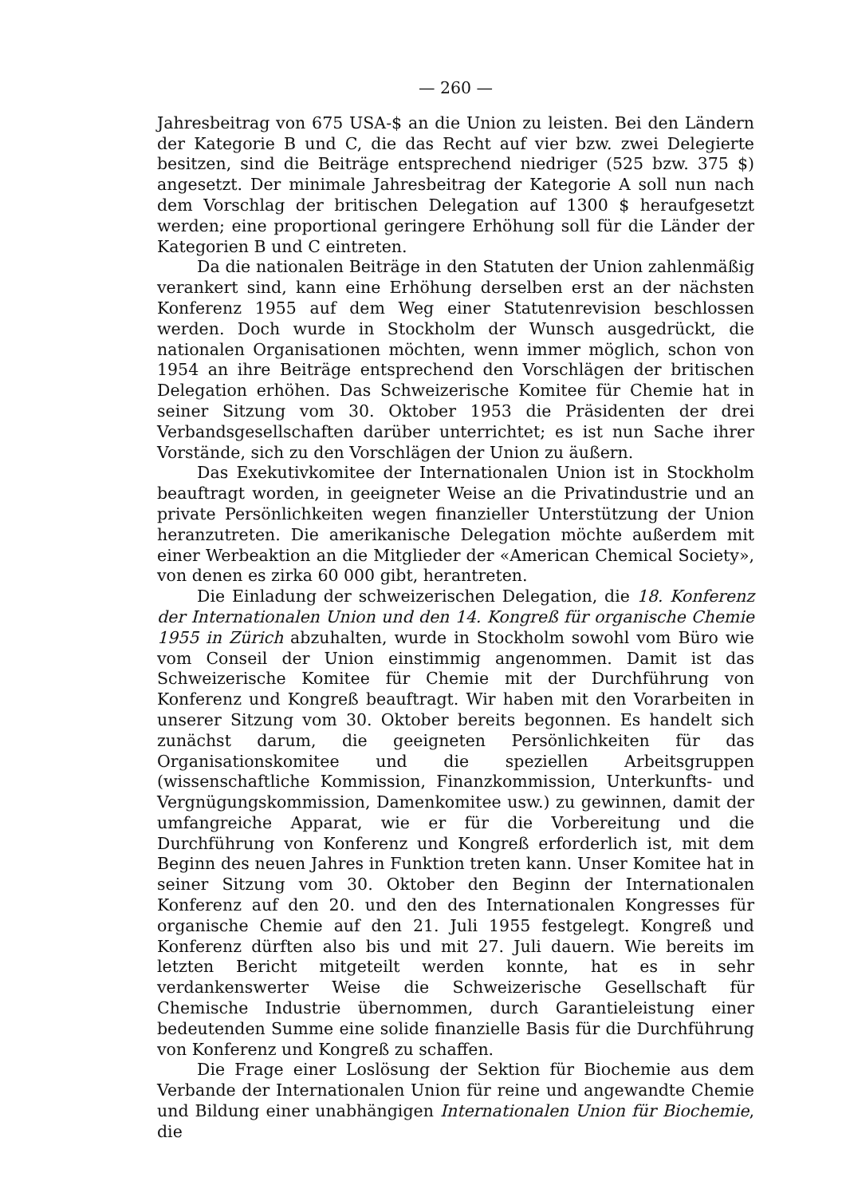— 260 —
Jahresbeitrag von 675 USA-$ an die Union zu leisten. Bei den Ländern der Kategorie B und C, die das Recht auf vier bzw. zwei Delegierte besitzen, sind die Beiträge entsprechend niedriger (525 bzw. 375 $) angesetzt. Der minimale Jahresbeitrag der Kategorie A soll nun nach dem Vorschlag der britischen Delegation auf 1300 $ heraufgesetzt werden; eine proportional geringere Erhöhung soll für die Länder der Kategorien B und C eintreten.
Da die nationalen Beiträge in den Statuten der Union zahlenmäßig verankert sind, kann eine Erhöhung derselben erst an der nächsten Konferenz 1955 auf dem Weg einer Statutenrevision beschlossen werden. Doch wurde in Stockholm der Wunsch ausgedrückt, die nationalen Organisationen möchten, wenn immer möglich, schon von 1954 an ihre Beiträge entsprechend den Vorschlägen der britischen Delegation erhöhen. Das Schweizerische Komitee für Chemie hat in seiner Sitzung vom 30. Oktober 1953 die Präsidenten der drei Verbandsgesellschaften darüber unterrichtet; es ist nun Sache ihrer Vorstände, sich zu den Vorschlägen der Union zu äußern.
Das Exekutivkomitee der Internationalen Union ist in Stockholm beauftragt worden, in geeigneter Weise an die Privatindustrie und an private Persönlichkeiten wegen finanzieller Unterstützung der Union heranzutreten. Die amerikanische Delegation möchte außerdem mit einer Werbeaktion an die Mitglieder der «American Chemical Society», von denen es zirka 60 000 gibt, herantreten.
Die Einladung der schweizerischen Delegation, die 18. Konferenz der Internationalen Union und den 14. Kongreß für organische Chemie 1955 in Zürich abzuhalten, wurde in Stockholm sowohl vom Büro wie vom Conseil der Union einstimmig angenommen. Damit ist das Schweizerische Komitee für Chemie mit der Durchführung von Konferenz und Kongreß beauftragt. Wir haben mit den Vorarbeiten in unserer Sitzung vom 30. Oktober bereits begonnen. Es handelt sich zunächst darum, die geeigneten Persönlichkeiten für das Organisationskomitee und die speziellen Arbeitsgruppen (wissenschaftliche Kommission, Finanzkommission, Unterkunfts- und Vergnügungskommission, Damenkomitee usw.) zu gewinnen, damit der umfangreiche Apparat, wie er für die Vorbereitung und die Durchführung von Konferenz und Kongreß erforderlich ist, mit dem Beginn des neuen Jahres in Funktion treten kann. Unser Komitee hat in seiner Sitzung vom 30. Oktober den Beginn der Internationalen Konferenz auf den 20. und den des Internationalen Kongresses für organische Chemie auf den 21. Juli 1955 festgelegt. Kongreß und Konferenz dürften also bis und mit 27. Juli dauern. Wie bereits im letzten Bericht mitgeteilt werden konnte, hat es in sehr verdankenswerter Weise die Schweizerische Gesellschaft für Chemische Industrie übernommen, durch Garantieleistung einer bedeutenden Summe eine solide finanzielle Basis für die Durchführung von Konferenz und Kongreß zu schaffen.
Die Frage einer Loslösung der Sektion für Biochemie aus dem Verbande der Internationalen Union für reine und angewandte Chemie und Bildung einer unabhängigen Internationalen Union für Biochemie, die